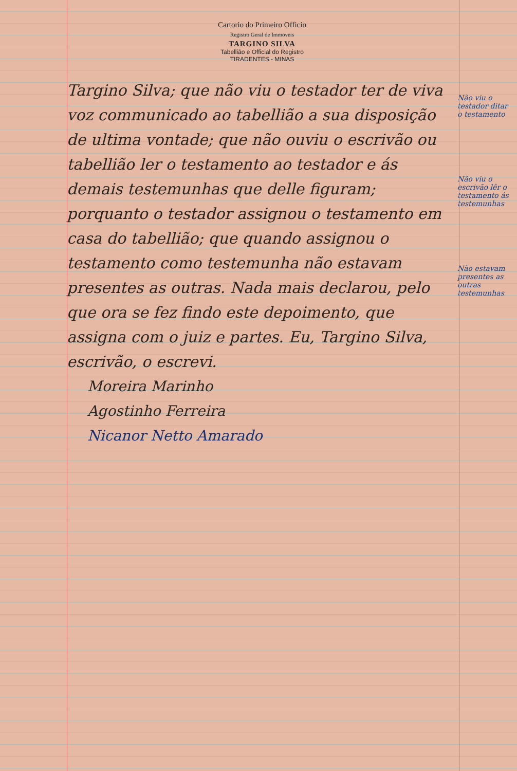Cartorio do Primeiro Officio
Registro Geral de Immoveis
TARGINO SILVA
Tabellião e Official do Registro
TIRADENTES - MINAS
Targino Silva; que não viu o testador ter de viva voz communicado ao tabellião a sua disposição de ultima vontade; que não ouviu o escrivão ou tabellião ler o testamento ao testador e ás demais testemunhas que delle figuram; porquanto o testador assignou o testamento em casa do tabellião; que quando assignou o testamento como testemunha não estavam presentes as outras. Nada mais declarou, pelo que ora se fez findo este depoimento, que assigna com o juiz e partes. Eu, Targino Silva, escrivão, o escrevi.
Não viu o testador ditar o testamento
Não viu o escrivão lêr o testamento ás testemunhas
Não estavam presentes as outras testemunhas
Moreira Marinho
Agostinho Ferreira
Nicanor Netto Amarado